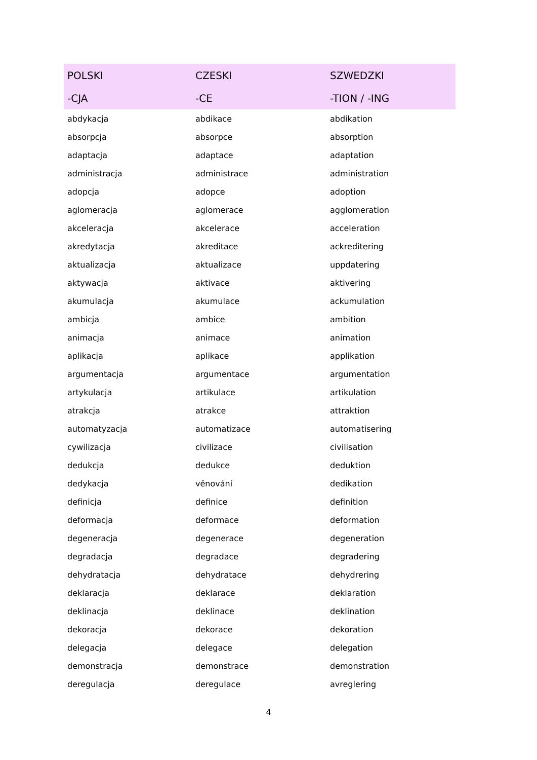| POLSKI | CZESKI | SZWEDZKI |
| --- | --- | --- |
| -CJA | -CE | -TION / -ING |
| abdykacja | abdikace | abdikation |
| absorpcja | absorpce | absorption |
| adaptacja | adaptace | adaptation |
| administracja | administrace | administration |
| adopcja | adopce | adoption |
| aglomeracja | aglomerace | agglomeration |
| akceleracja | akcelerace | acceleration |
| akredytacja | akreditace | ackreditering |
| aktualizacja | aktualizace | uppdatering |
| aktywacja | aktivace | aktivering |
| akumulacja | akumulace | ackumulation |
| ambicja | ambice | ambition |
| animacja | animace | animation |
| aplikacja | aplikace | applikation |
| argumentacja | argumentace | argumentation |
| artykulacja | artikulace | artikulation |
| atrakcja | atrakce | attraktion |
| automatyzacja | automatizace | automatisering |
| cywilizacja | civilizace | civilisation |
| dedukcja | dedukce | deduktion |
| dedykacja | věnování | dedikation |
| definicja | definice | definition |
| deformacja | deformace | deformation |
| degeneracja | degenerace | degeneration |
| degradacja | degradace | degradering |
| dehydratacja | dehydratace | dehydrering |
| deklaracja | deklarace | deklaration |
| deklinacja | deklinace | deklination |
| dekoracja | dekorace | dekoration |
| delegacja | delegace | delegation |
| demonstracja | demonstrace | demonstration |
| deregulacja | deregulace | avreglering |
4